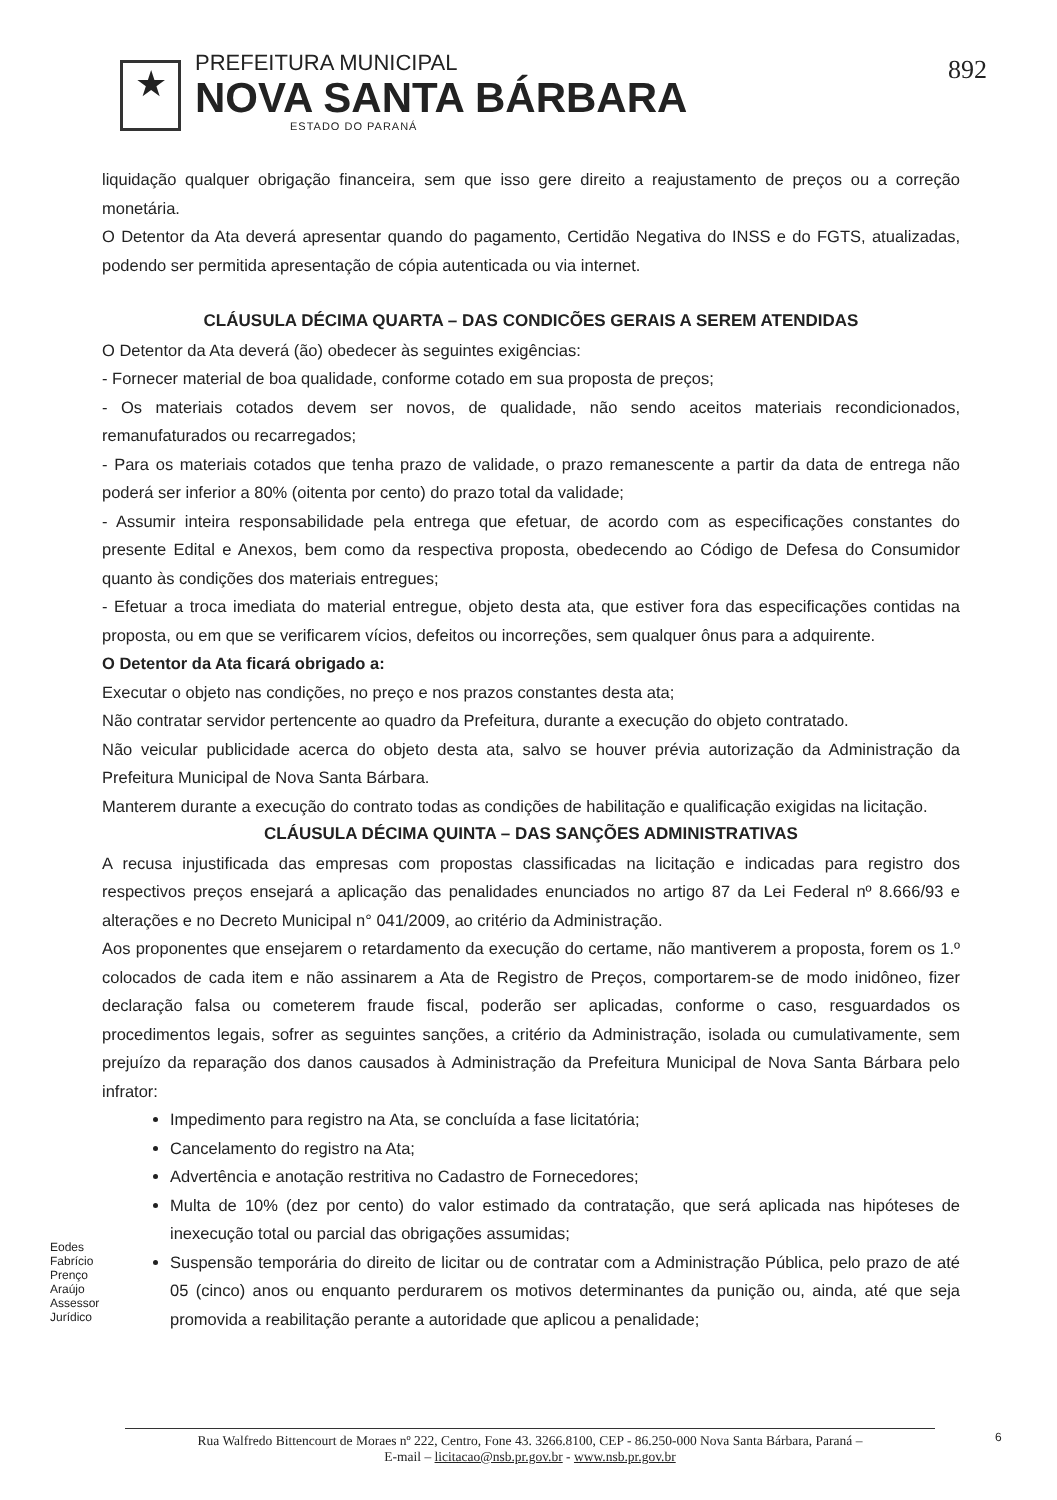★
PREFEITURA MUNICIPAL
NOVA SANTA BÁRBARA
ESTADO DO PARANÁ
892
liquidação qualquer obrigação financeira, sem que isso gere direito a reajustamento de preços ou a correção monetária.
O Detentor da Ata deverá apresentar quando do pagamento, Certidão Negativa do INSS e do FGTS, atualizadas, podendo ser permitida apresentação de cópia autenticada ou via internet.
CLÁUSULA DÉCIMA QUARTA – DAS CONDICÕES GERAIS A SEREM ATENDIDAS
O Detentor da Ata deverá (ão) obedecer às seguintes exigências:
- Fornecer material de boa qualidade, conforme cotado em sua proposta de preços;
- Os materiais cotados devem ser novos, de qualidade, não sendo aceitos materiais recondicionados, remanufaturados ou recarregados;
- Para os materiais cotados que tenha prazo de validade, o prazo remanescente a partir da data de entrega não poderá ser inferior a 80% (oitenta por cento) do prazo total da validade;
- Assumir inteira responsabilidade pela entrega que efetuar, de acordo com as especificações constantes do presente Edital e Anexos, bem como da respectiva proposta, obedecendo ao Código de Defesa do Consumidor quanto às condições dos materiais entregues;
- Efetuar a troca imediata do material entregue, objeto desta ata, que estiver fora das especificações contidas na proposta, ou em que se verificarem vícios, defeitos ou incorreções, sem qualquer ônus para a adquirente.
O Detentor da Ata ficará obrigado a:
Executar o objeto nas condições, no preço e nos prazos constantes desta ata;
Não contratar servidor pertencente ao quadro da Prefeitura, durante a execução do objeto contratado.
Não veicular publicidade acerca do objeto desta ata, salvo se houver prévia autorização da Administração da Prefeitura Municipal de Nova Santa Bárbara.
Manterem durante a execução do contrato todas as condições de habilitação e qualificação exigidas na licitação.
CLÁUSULA DÉCIMA QUINTA – DAS SANÇÕES ADMINISTRATIVAS
A recusa injustificada das empresas com propostas classificadas na licitação e indicadas para registro dos respectivos preços ensejará a aplicação das penalidades enunciados no artigo 87 da Lei Federal nº 8.666/93 e alterações e no Decreto Municipal n° 041/2009, ao critério da Administração.
Aos proponentes que ensejarem o retardamento da execução do certame, não mantiverem a proposta, forem os 1.º colocados de cada item e não assinarem a Ata de Registro de Preços, comportarem-se de modo inidôneo, fizer declaração falsa ou cometerem fraude fiscal, poderão ser aplicadas, conforme o caso, resguardados os procedimentos legais, sofrer as seguintes sanções, a critério da Administração, isolada ou cumulativamente, sem prejuízo da reparação dos danos causados à Administração da Prefeitura Municipal de Nova Santa Bárbara pelo infrator:
Impedimento para registro na Ata, se concluída a fase licitatória;
Cancelamento do registro na Ata;
Advertência e anotação restritiva no Cadastro de Fornecedores;
Multa de 10% (dez por cento) do valor estimado da contratação, que será aplicada nas hipóteses de inexecução total ou parcial das obrigações assumidas;
Suspensão temporária do direito de licitar ou de contratar com a Administração Pública, pelo prazo de até 05 (cinco) anos ou enquanto perdurarem os motivos determinantes da punição ou, ainda, até que seja promovida a reabilitação perante a autoridade que aplicou a penalidade;
Eodes Fabrício Prenço Araújo Assessor Jurídico
Rua Walfredo Bittencourt de Moraes nº 222, Centro, Fone 43. 3266.8100, CEP - 86.250-000 Nova Santa Bárbara, Paraná –
E-mail – licitacao@nsb.pr.gov.br - www.nsb.pr.gov.br
6